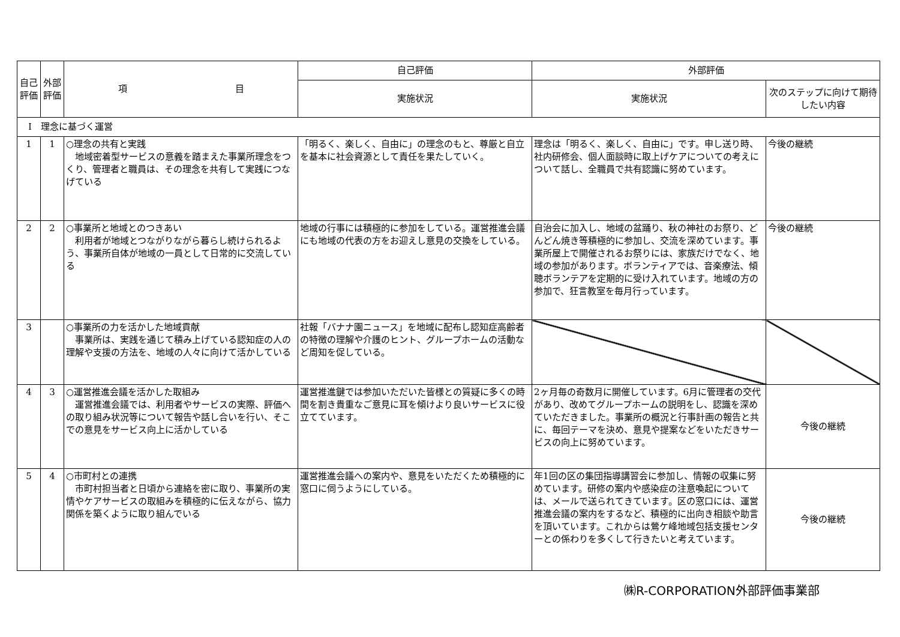| 自己評価 | 外部評価 | 項 目 | 自己評価 | 外部評価 | |
| --- | --- | --- | --- | --- | --- |
| | | | 実施状況 | 実施状況 | 次のステップに向けて期待したい内容 |
| Ⅰ 理念に基づく運営 | | | | | |
| 1 | 1 | ○理念の共有と実践 地域密着型サービスの意義を踏まえた事業所理念をつくり、管理者と職員は、その理念を共有して実践につなげている | 「明るく、楽しく、自由に」の理念のもと、尊厳と自立を基本に社会資源として責任を果たしていく。 | 理念は「明るく、楽しく、自由に」です。申し送り時、社内研修会、個人面談時に取上げケアについての考えについて話し、全職員で共有認識に努めています。 | 今後の継続 |
| 2 | 2 | ○事業所と地域とのつきあい 利用者が地域とつながりながら暮らし続けられるよう、事業所自体が地域の一員として日常的に交流している | 地域の行事には積極的に参加をしている。運営推進会議にも地域の代表の方をお迎えし意見の交換をしている。 | 自治会に加入し、地域の盆踊り、秋の神社のお祭り、どんどん焼き等積極的に参加し、交流を深めています。事業所屋上で開催されるお祭りには、家族だけでなく、地域の参加があります。ボランティアでは、音楽療法、傾聴ボランテアを定期的に受け入れています。地域の方の参加で、狂言教室を毎月行っています。 | 今後の継続 |
| 3 | | ○事業所の力を活かした地域貢献 事業所は、実践を通じて積み上げている認知症の人の理解や支援の方法を、地域の人々に向けて活かしている | 社報「バナナ園ニュース」を地域に配布し認知症高齢者の特徴の理解や介護のヒント、グループホームの活動など周知を促している。 | | |
| 4 | 3 | ○運営推進会議を活かした取組み 運営推進会議では、利用者やサービスの実際、評価への取り組み状況等について報告や話し合いを行い、そこでの意見をサービス向上に活かしている | 運営推進鍵では参加いただいた皆様との質疑に多くの時間を割き貴重なご意見に耳を傾けより良いサービスに役立てています。 | 2ヶ月毎の奇数月に開催しています。6月に管理者の交代があり、改めてグループホームの説明をし、認識を深めていただきました。事業所の概況と行事計画の報告と共に、毎回テーマを決め、意見や提案などをいただきサービスの向上に努めています。 | 今後の継続 |
| 5 | 4 | ○市町村との連携 市町村担当者と日頃から連絡を密に取り、事業所の実情やケアサービスの取組みを積極的に伝えながら、協力関係を築くように取り組んでいる | 運営推進会議への案内や、意見をいただくため積極的に窓口に伺うようにしている。 | 年1回の区の集団指導講習会に参加し、情報の収集に努めています。研修の案内や感染症の注意喚起については、メールで送られてきています。区の窓口には、運営推進会議の案内をするなど、積極的に出向き相談や助言を頂いています。これからは鶯ケ峰地域包括支援センターとの係わりを多くして行きたいと考えています。 | 今後の継続 |
㈱R-CORPORATION外部評価事業部